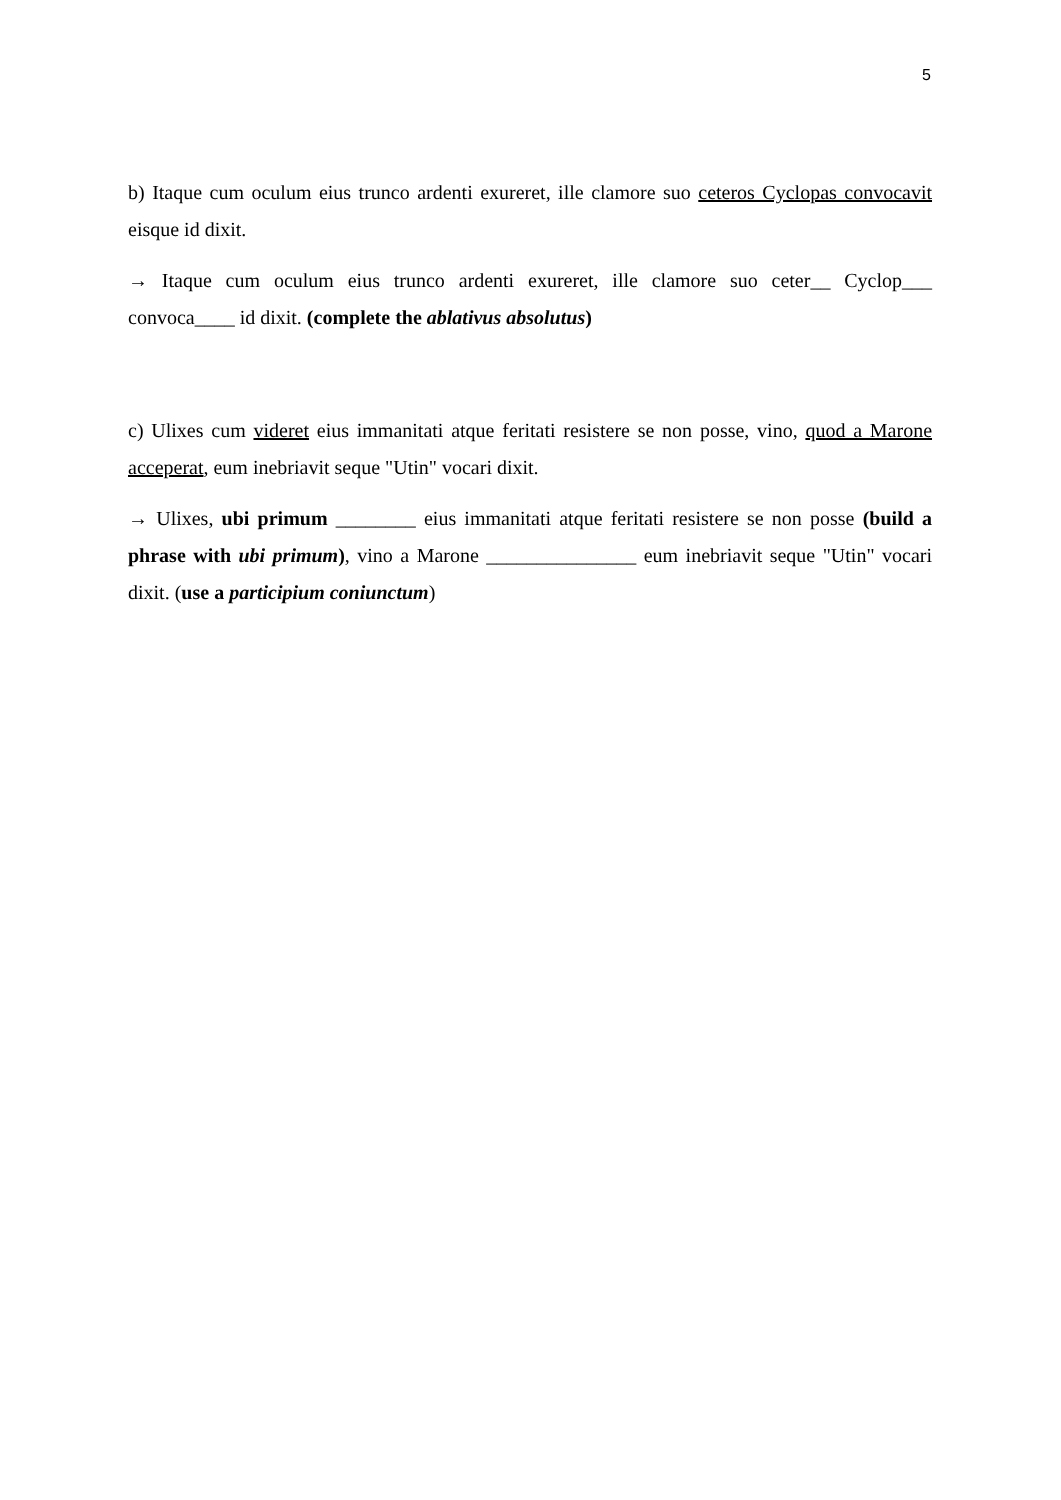5
b) Itaque cum oculum eius trunco ardenti exureret, ille clamore suo ceteros Cyclopas convocavit eisque id dixit.
→ Itaque cum oculum eius trunco ardenti exureret, ille clamore suo ceter__ Cyclop___ convoca____ id dixit. (complete the ablativus absolutus)
c) Ulixes cum videret eius immanitati atque feritati resistere se non posse, vino, quod a Marone acceperat, eum inebriavit seque "Utin" vocari dixit.
→ Ulixes, ubi primum ________ eius immanitati atque feritati resistere se non posse (build a phrase with ubi primum), vino a Marone _______________ eum inebriavit seque "Utin" vocari dixit. (use a participium coniunctum)